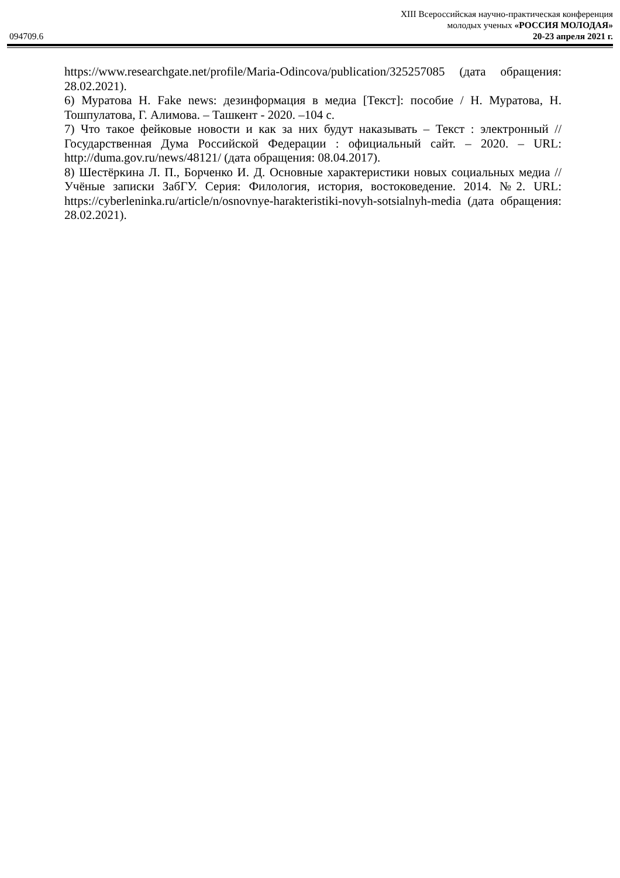094709.6
XIII Всероссийская научно-практическая конференция
молодых ученых «РОССИЯ МОЛОДАЯ»
20-23 апреля 2021 г.
https://www.researchgate.net/profile/Maria-Odincova/publication/325257085 (дата обращения: 28.02.2021).
6) Муратова Н. Fake news: дезинформация в медиа [Текст]: пособие / Н. Муратова, Н. Тошпулатова, Г. Алимова. – Ташкент - 2020. –104 с.
7) Что такое фейковые новости и как за них будут наказывать – Текст : электронный // Государственная Дума Российской Федерации : официальный сайт. – 2020. – URL: http://duma.gov.ru/news/48121/ (дата обращения: 08.04.2017).
8) Шестёркина Л. П., Борченко И. Д. Основные характеристики новых социальных медиа // Учёные записки ЗабГУ. Серия: Филология, история, востоковедение. 2014. №2. URL: https://cyberleninka.ru/article/n/osnovnye-harakteristiki-novyh-sotsialnyh-media (дата обращения: 28.02.2021).